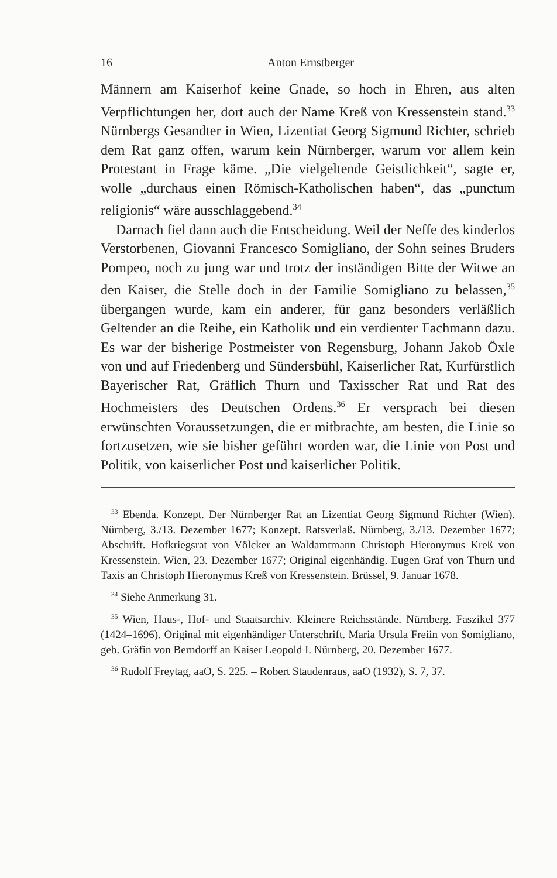16 Anton Ernstberger
Männern am Kaiserhof keine Gnade, so hoch in Ehren, aus alten Verpflichtungen her, dort auch der Name Kreß von Kressenstein stand.<sup>33</sup> Nürnbergs Gesandter in Wien, Lizentiat Georg Sigmund Richter, schrieb dem Rat ganz offen, warum kein Nürnberger, warum vor allem kein Protestant in Frage käme. „Die vielgeltende Geistlichkeit“, sagte er, wolle „durchaus einen Römisch-Katholischen haben“, das „punctum religionis“ wäre ausschlaggebend.<sup>34</sup>
Darnach fiel dann auch die Entscheidung. Weil der Neffe des kinderlos Verstorbenen, Giovanni Francesco Somigliano, der Sohn seines Bruders Pompeo, noch zu jung war und trotz der inständigen Bitte der Witwe an den Kaiser, die Stelle doch in der Familie Somigliano zu belassen,<sup>35</sup> übergangen wurde, kam ein anderer, für ganz besonders verläßlich Geltender an die Reihe, ein Katholik und ein verdienter Fachmann dazu. Es war der bisherige Postmeister von Regensburg, Johann Jakob Öxle von und auf Friedenberg und Sündersbühl, Kaiserlicher Rat, Kurfürstlich Bayerischer Rat, Gräflich Thurn und Taxisscher Rat und Rat des Hochmeisters des Deutschen Ordens.<sup>36</sup> Er versprach bei diesen erwünschten Voraussetzungen, die er mitbrachte, am besten, die Linie so fortzusetzen, wie sie bisher geführt worden war, die Linie von Post und Politik, von kaiserlicher Post und kaiserlicher Politik.
<sup>33</sup> Ebenda. Konzept. Der Nürnberger Rat an Lizentiat Georg Sigmund Richter (Wien). Nürnberg, 3./13. Dezember 1677; Konzept. Ratsverlaß. Nürnberg, 3./13. Dezember 1677; Abschrift. Hofkriegsrat von Völcker an Waldamtmann Christoph Hieronymus Kreß von Kressenstein. Wien, 23. Dezember 1677; Original eigenhändig. Eugen Graf von Thurn und Taxis an Christoph Hieronymus Kreß von Kressenstein. Brüssel, 9. Januar 1678.
<sup>34</sup> Siehe Anmerkung 31.
<sup>35</sup> Wien, Haus-, Hof- und Staatsarchiv. Kleinere Reichsstände. Nürnberg. Faszikel 377 (1424–1696). Original mit eigenhändiger Unterschrift. Maria Ursula Freiin von Somigliano, geb. Gräfin von Berndorff an Kaiser Leopold I. Nürnberg, 20. Dezember 1677.
<sup>36</sup> Rudolf Freytag, aaO, S. 225. – Robert Staudenraus, aaO (1932), S. 7, 37.